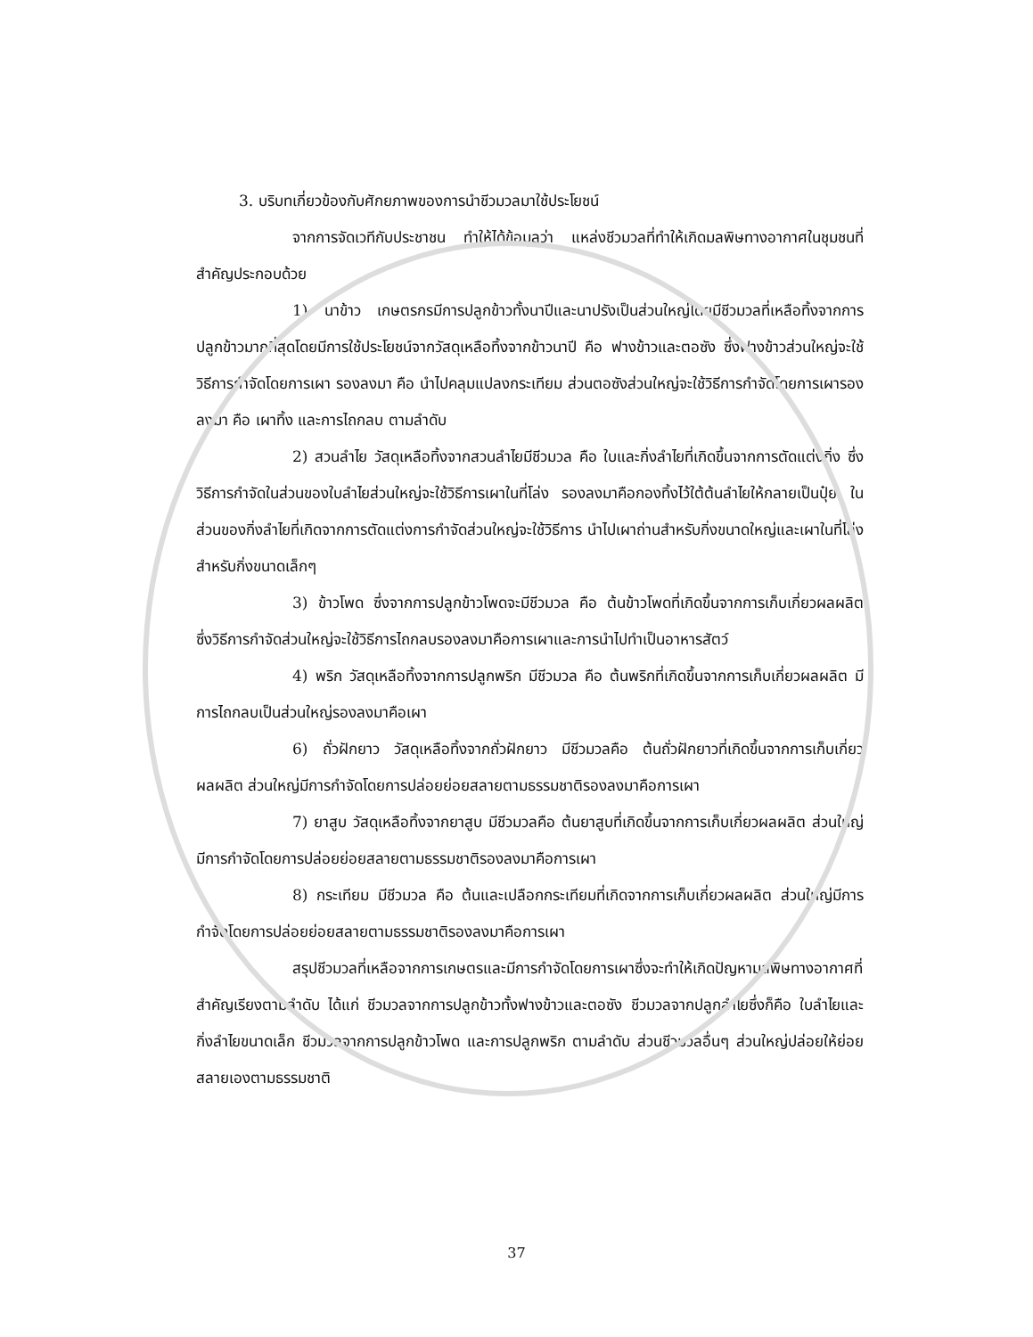3. บริบทเกี่ยวข้องกับศักยภาพของการนำชีวมวลมาใช้ประโยชน์
จากการจัดเวทีกับประชาชน ทำให้ได้ข้อมูลว่า แหล่งชีวมวลที่ทำให้เกิดมลพิษทางอากาศในชุมชนที่สำคัญประกอบด้วย
1) นาข้าว เกษตรกรมีการปลูกข้าวทั้งนาปีและนาปรังเป็นส่วนใหญ่โดยมีชีวมวลที่เหลือทิ้งจากการปลูกข้าวมากที่สุดโดยมีการใช้ประโยชน์จากวัสดุเหลือทิ้งจากข้าวนาปี คือ ฟางข้าวและตอซัง ซึ่งฟางข้าวส่วนใหญ่จะใช้วิธีการกำจัดโดยการเผา รองลงมา คือ นำไปคลุมแปลงกระเทียม ส่วนตอซังส่วนใหญ่จะใช้วิธีการกำจัดโดยการเผารองลงมา คือ เผาทิ้ง และการไถกลบ ตามลำดับ
2) สวนลำไย วัสดุเหลือทิ้งจากสวนลำไยมีชีวมวล คือ ใบและกิ่งลำไยที่เกิดขึ้นจากการตัดแต่งกิ่ง ซึ่งวิธีการกำจัดในส่วนของใบลำไยส่วนใหญ่จะใช้วิธีการเผาในที่โล่ง รองลงมาคือกองทิ้งไว้ใต้ต้นลำไยให้กลายเป็นปุ๋ย ในส่วนของกิ่งลำไยที่เกิดจากการตัดแต่งการกำจัดส่วนใหญ่จะใช้วิธีการ นำไปเผาถ่านสำหรับกิ่งขนาดใหญ่และเผาในที่โล่งสำหรับกิ่งขนาดเล็กๆ
3) ข้าวโพด ซึ่งจากการปลูกข้าวโพดจะมีชีวมวล คือ ต้นข้าวโพดที่เกิดขึ้นจากการเก็บเกี่ยวผลผลิต ซึ่งวิธีการกำจัดส่วนใหญ่จะใช้วิธีการไถกลบรองลงมาคือการเผาและการนำไปทำเป็นอาหารสัตว์
4) พริก วัสดุเหลือทิ้งจากการปลูกพริก มีชีวมวล คือ ต้นพริกที่เกิดขึ้นจากการเก็บเกี่ยวผลผลิต มีการไถกลบเป็นส่วนใหญ่รองลงมาคือเผา
6) ถั่วฝักยาว วัสดุเหลือทิ้งจากถั่วฝักยาว มีชีวมวลคือ ต้นถั่วฝักยาวที่เกิดขึ้นจากการเก็บเกี่ยวผลผลิต ส่วนใหญ่มีการกำจัดโดยการปล่อยย่อยสลายตามธรรมชาติรองลงมาคือการเผา
7) ยาสูบ วัสดุเหลือทิ้งจากยาสูบ มีชีวมวลคือ ต้นยาสูบที่เกิดขึ้นจากการเก็บเกี่ยวผลผลิต ส่วนใหญ่มีการกำจัดโดยการปล่อยย่อยสลายตามธรรมชาติรองลงมาคือการเผา
8) กระเทียม มีชีวมวล คือ ต้นและเปลือกกระเทียมที่เกิดจากการเก็บเกี่ยวผลผลิต ส่วนใหญ่มีการกำจัดโดยการปล่อยย่อยสลายตามธรรมชาติรองลงมาคือการเผา
สรุปชีวมวลที่เหลือจากการเกษตรและมีการกำจัดโดยการเผาซึ่งจะทำให้เกิดปัญหามลพิษทางอากาศที่สำคัญเรียงตามลำดับ ได้แก่ ชีวมวลจากการปลูกข้าวทั้งฟางข้าวและตอซัง ชีวมวลจากปลูกลำไยซึ่งก็คือ ใบลำไยและกิ่งลำไยขนาดเล็ก ชีวมวลจากการปลูกข้าวโพด และการปลูกพริก ตามลำดับ ส่วนชีวมวลอื่นๆ ส่วนใหญ่ปล่อยให้ย่อยสลายเองตามธรรมชาติ
37